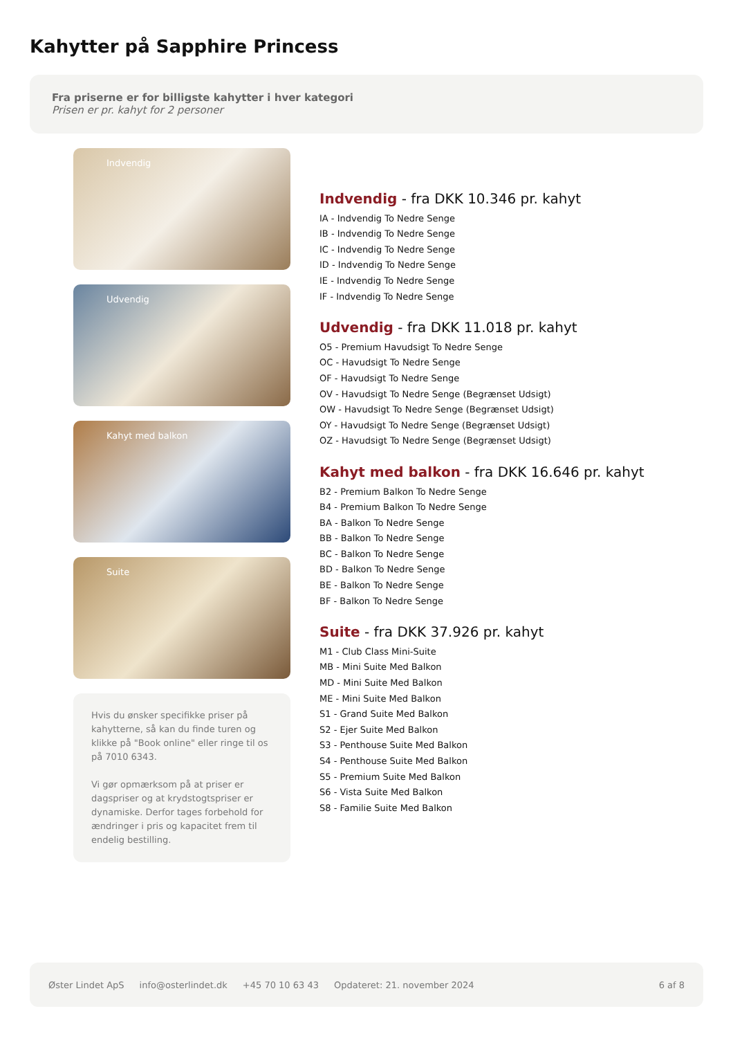Kahytter på Sapphire Princess
Fra priserne er for billigste kahytter i hver kategori
Prisen er pr. kahyt for 2 personer
Indvendig
Udvendig
Kahyt med balkon
Suite
Hvis du ønsker specifikke priser på kahytterne, så kan du finde turen og klikke på "Book online" eller ringe til os på 7010 6343.
Vi gør opmærksom på at priser er dagspriser og at krydstogtspriser er dynamiske. Derfor tages forbehold for ændringer i pris og kapacitet frem til endelig bestilling.
Indvendig - fra DKK 10.346 pr. kahyt
IA - Indvendig To Nedre Senge
IB - Indvendig To Nedre Senge
IC - Indvendig To Nedre Senge
ID - Indvendig To Nedre Senge
IE - Indvendig To Nedre Senge
IF - Indvendig To Nedre Senge
Udvendig - fra DKK 11.018 pr. kahyt
O5 - Premium Havudsigt To Nedre Senge
OC - Havudsigt To Nedre Senge
OF - Havudsigt To Nedre Senge
OV - Havudsigt To Nedre Senge (Begrænset Udsigt)
OW - Havudsigt To Nedre Senge (Begrænset Udsigt)
OY - Havudsigt To Nedre Senge (Begrænset Udsigt)
OZ - Havudsigt To Nedre Senge (Begrænset Udsigt)
Kahyt med balkon - fra DKK 16.646 pr. kahyt
B2 - Premium Balkon To Nedre Senge
B4 - Premium Balkon To Nedre Senge
BA - Balkon To Nedre Senge
BB - Balkon To Nedre Senge
BC - Balkon To Nedre Senge
BD - Balkon To Nedre Senge
BE - Balkon To Nedre Senge
BF - Balkon To Nedre Senge
Suite - fra DKK 37.926 pr. kahyt
M1 - Club Class Mini-Suite
MB - Mini Suite Med Balkon
MD - Mini Suite Med Balkon
ME - Mini Suite Med Balkon
S1 - Grand Suite Med Balkon
S2 - Ejer Suite Med Balkon
S3 - Penthouse Suite Med Balkon
S4 - Penthouse Suite Med Balkon
S5 - Premium Suite Med Balkon
S6 - Vista Suite Med Balkon
S8 - Familie Suite Med Balkon
Øster Lindet ApS info@osterlindet.dk +45 70 10 63 43 Opdateret: 21. november 2024 6 af 8